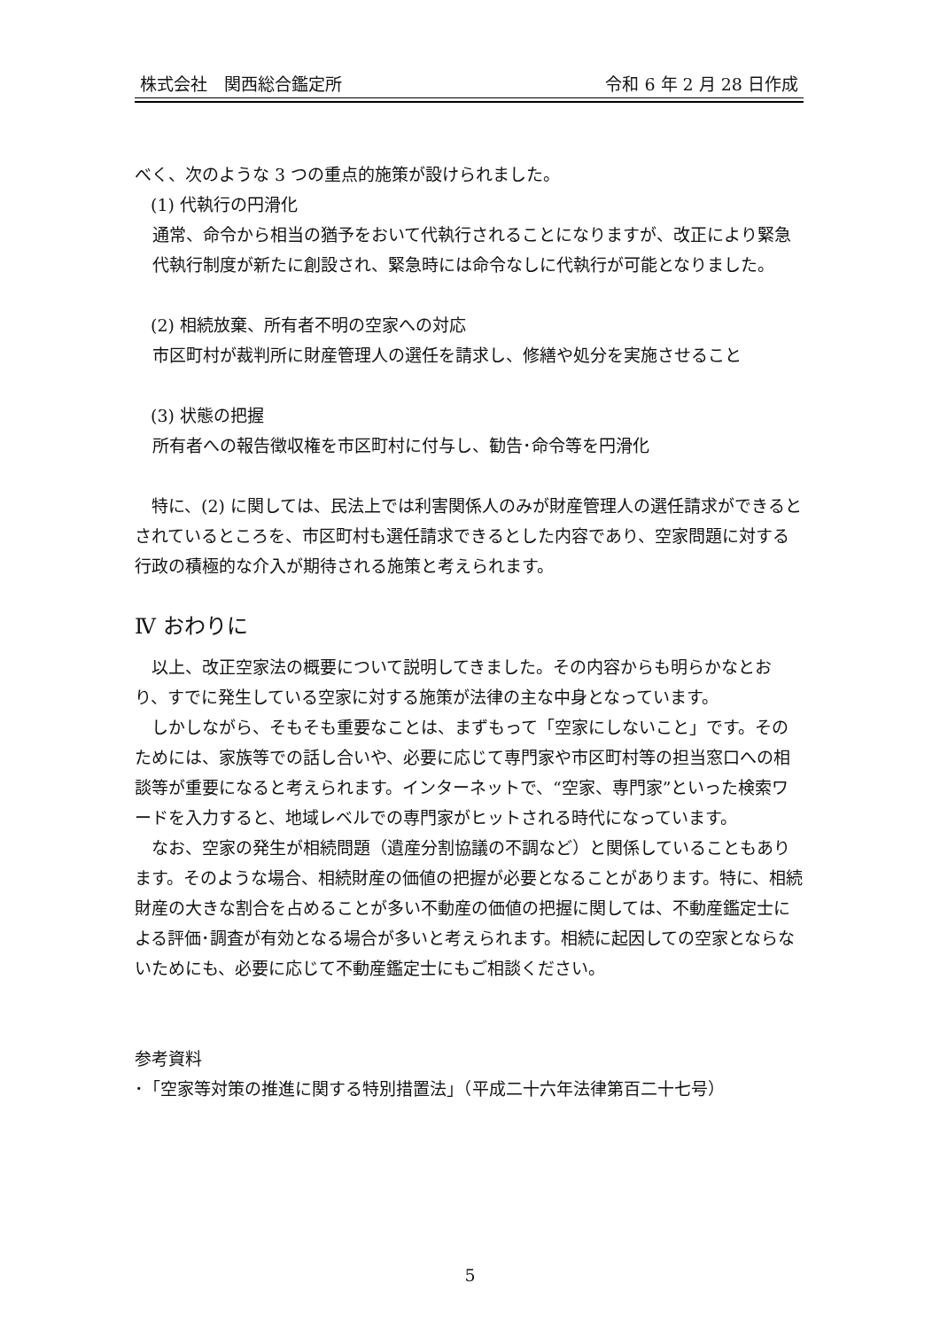株式会社　関西総合鑑定所 令和 6 年 2 月 28 日作成
べく、次のような 3 つの重点的施策が設けられました。
(1) 代執行の円滑化
通常、命令から相当の猶予をおいて代執行されることになりますが、改正により緊急代執行制度が新たに創設され、緊急時には命令なしに代執行が可能となりました。
(2) 相続放棄、所有者不明の空家への対応
市区町村が裁判所に財産管理人の選任を請求し、修繕や処分を実施させること
(3) 状態の把握
所有者への報告徴収権を市区町村に付与し、勧告･命令等を円滑化
　特に、(2) に関しては、民法上では利害関係人のみが財産管理人の選任請求ができるとされているところを、市区町村も選任請求できるとした内容であり、空家問題に対する行政の積極的な介入が期待される施策と考えられます。
Ⅳ おわりに
　以上、改正空家法の概要について説明してきました。その内容からも明らかなとおり、すでに発生している空家に対する施策が法律の主な中身となっています。
　しかしながら、そもそも重要なことは、まずもって「空家にしないこと」です。そのためには、家族等での話し合いや、必要に応じて専門家や市区町村等の担当窓口への相談等が重要になると考えられます。インターネットで、“空家、専門家”といった検索ワードを入力すると、地域レベルでの専門家がヒットされる時代になっています。
　なお、空家の発生が相続問題（遺産分割協議の不調など）と関係していることもあります。そのような場合、相続財産の価値の把握が必要となることがあります。特に、相続財産の大きな割合を占めることが多い不動産の価値の把握に関しては、不動産鑑定士による評価･調査が有効となる場合が多いと考えられます。相続に起因しての空家とならないためにも、必要に応じて不動産鑑定士にもご相談ください。
参考資料
･「空家等対策の推進に関する特別措置法」（平成二十六年法律第百二十七号）
5